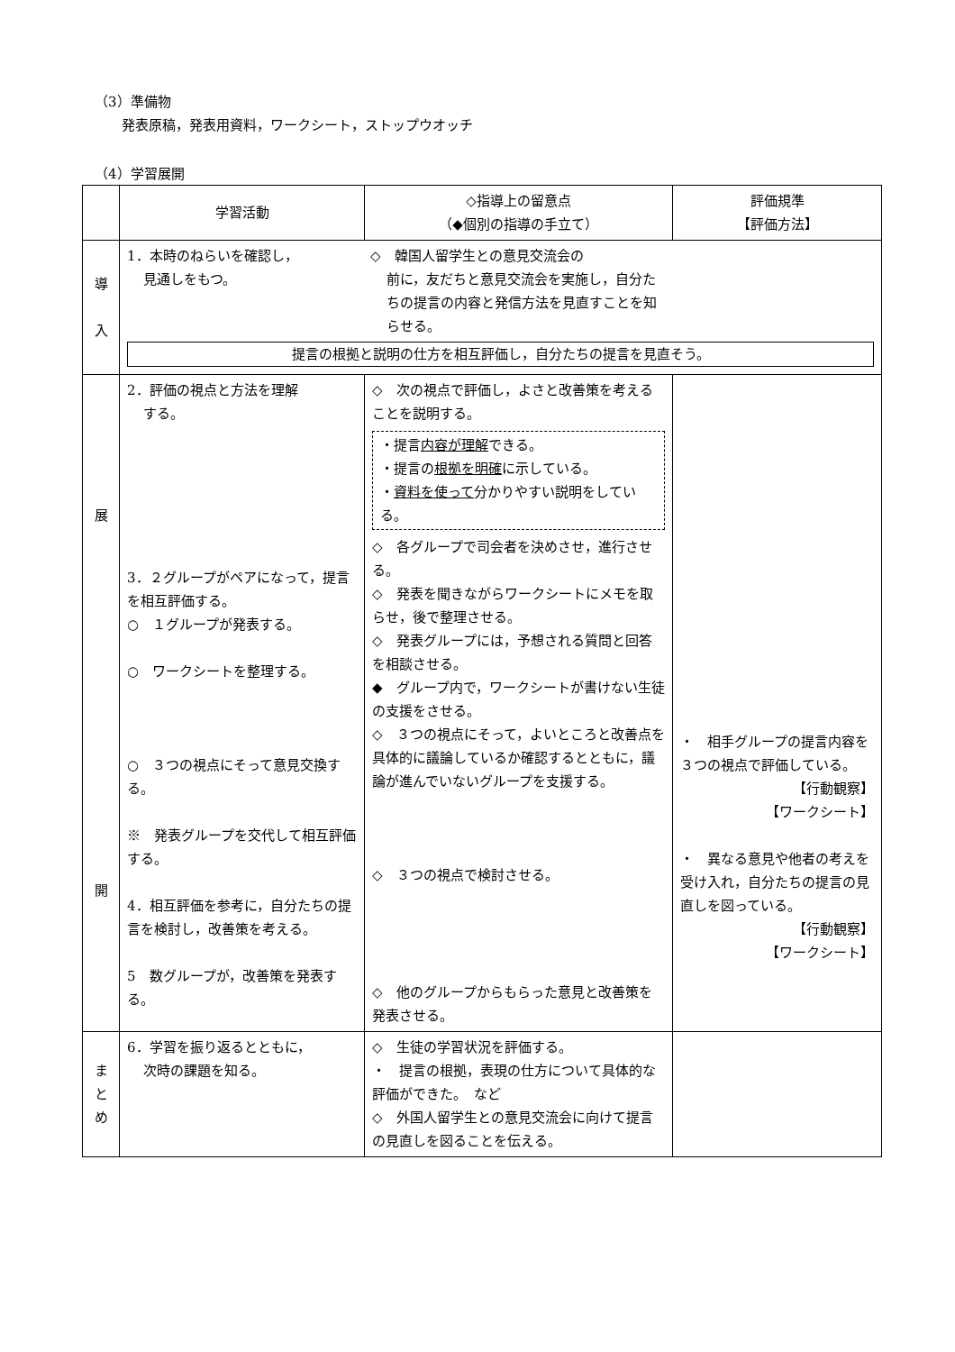（3）準備物
発表原稿，発表用資料，ワークシート，ストップウオッチ
（4）学習展開
| | 学習活動 | ◇指導上の留意点 （◆個別の指導の手立て） | 評価規準 【評価方法】 |
| --- | --- | --- | --- |
| 導 入 | 1．本時のねらいを確認し， 見通しをもつ。 ◇ 韓国人留学生との意見交流会の 前に，友だちと意見交流会を実施し，自分たちの提言の内容と発信方法を見直すことを知らせる。 提言の根拠と説明の仕方を相互評価し，自分たちの提言を見直そう。 | | |
| 展 開 | 2．評価の視点と方法を理解 する。 3．２グループがペアになって，提言を相互評価する。 ○ １グループが発表する。 ○ ワークシートを整理する。 ○ ３つの視点にそって意見交換する。 ※ 発表グループを交代して相互評価する。 4．相互評価を参考に，自分たちの提言を検討し，改善策を考える。 5 数グループが，改善策を発表する。 | ◇ 次の視点で評価し，よさと改善策を考えることを説明する。 ・提言 内容が理解 できる。 ・提言の 根拠を明確 に示している。 ・ 資料を使って 分かりやすい説明をしている。 ◇ 各グループで司会者を決めさせ，進行させる。 ◇ 発表を聞きながらワークシートにメモを取らせ，後で整理させる。 ◇ 発表グループには，予想される質問と回答を相談させる。 ◆ グループ内で，ワークシートが書けない生徒の支援をさせる。 ◇ ３つの視点にそって，よいところと改善点を具体的に議論しているか確認するとともに，議論が進んでいないグループを支援する。 ◇ ３つの視点で検討させる。 ◇ 他のグループからもらった意見と改善策を発表させる。 | ・ 相手グループの提言内容を３つの視点で評価している。 【行動観察】 【ワークシート】 ・ 異なる意見や他者の考えを受け入れ，自分たちの提言の見直しを図っている。 【行動観察】 【ワークシート】 |
| ま と め | 6．学習を振り返るとともに， 次時の課題を知る。 | ◇ 生徒の学習状況を評価する。 ・ 提言の根拠，表現の仕方について具体的な評価ができた。 など ◇ 外国人留学生との意見交流会に向けて提言の見直しを図ることを伝える。 | |